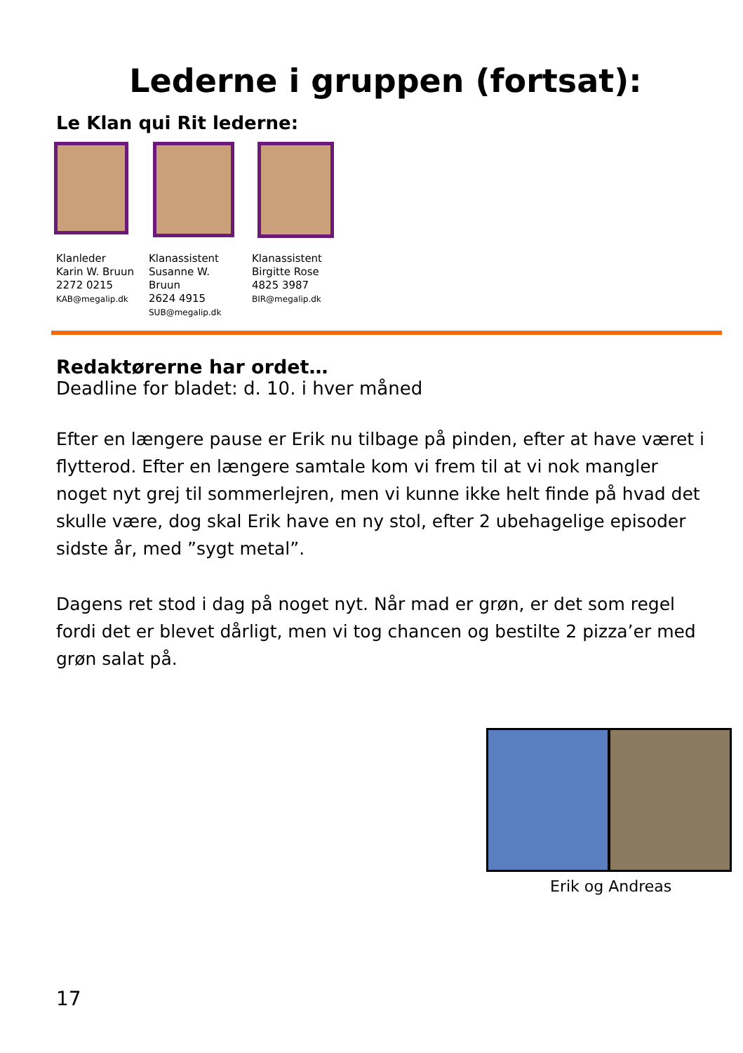Lederne i gruppen (fortsat):
Le Klan qui Rit lederne:
Klanleder
Karin W. Bruun
2272 0215
KAB@megalip.dk
Klanassistent
Susanne W.
Bruun
2624 4915
SUB@megalip.dk
Klanassistent
Birgitte Rose
4825 3987
BIR@megalip.dk
Redaktørerne har ordet…
Deadline for bladet: d. 10. i hver måned
Efter en længere pause er Erik nu tilbage på pinden, efter at have været i flytterod. Efter en længere samtale kom vi frem til at vi nok mangler noget nyt grej til sommerlejren, men vi kunne ikke helt finde på hvad det skulle være, dog skal Erik have en ny stol, efter 2 ubehagelige episoder sidste år, med ”sygt metal”.
Dagens ret stod i dag på noget nyt. Når mad er grøn, er det som regel fordi det er blevet dårligt, men vi tog chancen og bestilte 2 pizza’er med grøn salat på.
Erik og Andreas
17